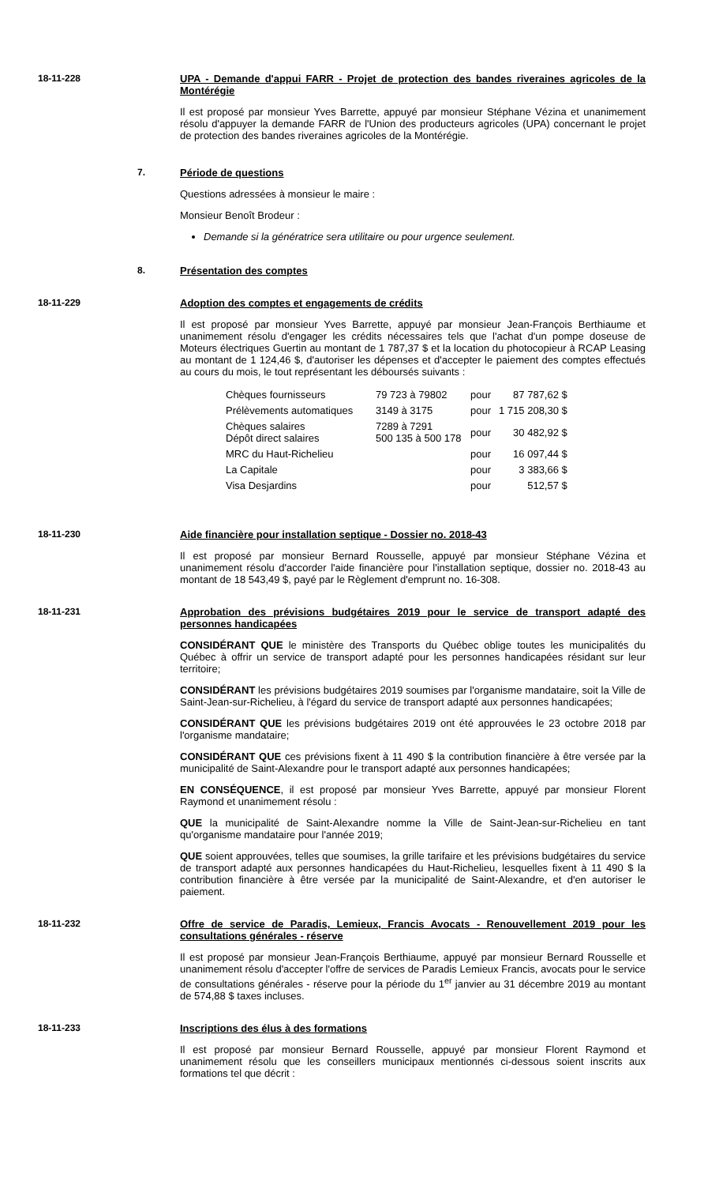18-11-228 UPA - Demande d'appui FARR - Projet de protection des bandes riveraines agricoles de la Montérégie
Il est proposé par monsieur Yves Barrette, appuyé par monsieur Stéphane Vézina et unanimement résolu d'appuyer la demande FARR de l'Union des producteurs agricoles (UPA) concernant le projet de protection des bandes riveraines agricoles de la Montérégie.
7. Période de questions
Questions adressées à monsieur le maire :
Monsieur Benoît Brodeur :
Demande si la génératrice sera utilitaire ou pour urgence seulement.
8. Présentation des comptes
18-11-229 Adoption des comptes et engagements de crédits
Il est proposé par monsieur Yves Barrette, appuyé par monsieur Jean-François Berthiaume et unanimement résolu d'engager les crédits nécessaires tels que l'achat d'un pompe doseuse de Moteurs électriques Guertin au montant de 1 787,37 $ et la location du photocopieur à RCAP Leasing au montant de 1 124,46 $, d'autoriser les dépenses et d'accepter le paiement des comptes effectués au cours du mois, le tout représentant les déboursés suivants :
| Chèques fournisseurs | 79 723 à 79802 | pour | 87 787,62 $ |
| Prélèvements automatiques | 3149 à 3175 | pour | 1 715 208,30 $ |
| Chèques salaires Dépôt direct salaires | 7289 à 7291 500 135 à 500 178 | pour | 30 482,92 $ |
| MRC du Haut-Richelieu | | pour | 16 097,44 $ |
| La Capitale | | pour | 3 383,66 $ |
| Visa Desjardins | | pour | 512,57 $ |
18-11-230 Aide financière pour installation septique - Dossier no. 2018-43
Il est proposé par monsieur Bernard Rousselle, appuyé par monsieur Stéphane Vézina et unanimement résolu d'accorder l'aide financière pour l'installation septique, dossier no. 2018-43 au montant de 18 543,49 $, payé par le Règlement d'emprunt no. 16-308.
18-11-231 Approbation des prévisions budgétaires 2019 pour le service de transport adapté des personnes handicapées
CONSIDÉRANT QUE le ministère des Transports du Québec oblige toutes les municipalités du Québec à offrir un service de transport adapté pour les personnes handicapées résidant sur leur territoire;
CONSIDÉRANT les prévisions budgétaires 2019 soumises par l'organisme mandataire, soit la Ville de Saint-Jean-sur-Richelieu, à l'égard du service de transport adapté aux personnes handicapées;
CONSIDÉRANT QUE les prévisions budgétaires 2019 ont été approuvées le 23 octobre 2018 par l'organisme mandataire;
CONSIDÉRANT QUE ces prévisions fixent à 11 490 $ la contribution financière à être versée par la municipalité de Saint-Alexandre pour le transport adapté aux personnes handicapées;
EN CONSÉQUENCE, il est proposé par monsieur Yves Barrette, appuyé par monsieur Florent Raymond et unanimement résolu :
QUE la municipalité de Saint-Alexandre nomme la Ville de Saint-Jean-sur-Richelieu en tant qu'organisme mandataire pour l'année 2019;
QUE soient approuvées, telles que soumises, la grille tarifaire et les prévisions budgétaires du service de transport adapté aux personnes handicapées du Haut-Richelieu, lesquelles fixent à 11 490 $ la contribution financière à être versée par la municipalité de Saint-Alexandre, et d'en autoriser le paiement.
18-11-232 Offre de service de Paradis, Lemieux, Francis Avocats - Renouvellement 2019 pour les consultations générales - réserve
Il est proposé par monsieur Jean-François Berthiaume, appuyé par monsieur Bernard Rousselle et unanimement résolu d'accepter l'offre de services de Paradis Lemieux Francis, avocats pour le service de consultations générales - réserve pour la période du 1<sup>er</sup> janvier au 31 décembre 2019 au montant de 574,88 $ taxes incluses.
18-11-233 Inscriptions des élus à des formations
Il est proposé par monsieur Bernard Rousselle, appuyé par monsieur Florent Raymond et unanimement résolu que les conseillers municipaux mentionnés ci-dessous soient inscrits aux formations tel que décrit :